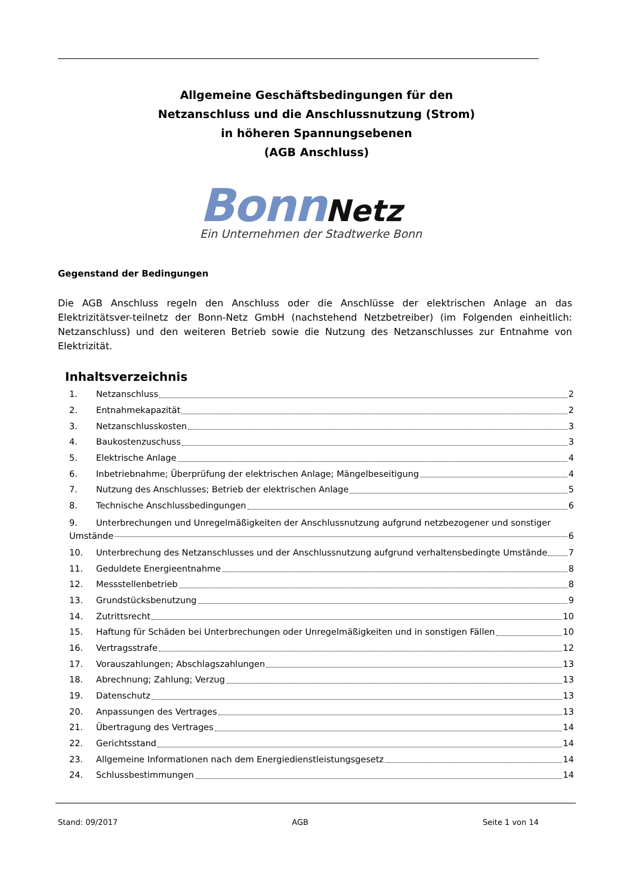Allgemeine Geschäftsbedingungen für den
Netzanschluss und die Anschlussnutzung (Strom)
in höheren Spannungsebenen
(AGB Anschluss)
Bonn Netz
Ein Unternehmen der Stadtwerke Bonn
Gegenstand der Bedingungen
Die AGB Anschluss regeln den Anschluss oder die Anschlüsse der elektrischen Anlage an das Elektrizitätsver-teilnetz der Bonn-Netz GmbH (nachstehend Netzbetreiber) (im Folgenden einheitlich: Netzanschluss) und den weiteren Betrieb sowie die Nutzung des Netzanschlusses zur Entnahme von Elektrizität.
Inhaltsverzeichnis
1. Netzanschluss 2
2. Entnahmekapazität 2
3. Netzanschlusskosten 3
4. Baukostenzuschuss 3
5. Elektrische Anlage 4
6. Inbetriebnahme; Überprüfung der elektrischen Anlage; Mängelbeseitigung 4
7. Nutzung des Anschlusses; Betrieb der elektrischen Anlage 5
8. Technische Anschlussbedingungen 6
9. Unterbrechungen und Unregelmäßigkeiten der Anschlussnutzung aufgrund netzbezogener und sonstiger
Umstände 6
10. Unterbrechung des Netzanschlusses und der Anschlussnutzung aufgrund verhaltensbedingte Umstände 7
11. Geduldete Energieentnahme 8
12. Messstellenbetrieb 8
13. Grundstücksbenutzung 9
14. Zutrittsrecht 10
15. Haftung für Schäden bei Unterbrechungen oder Unregelmäßigkeiten und in sonstigen Fällen 10
16. Vertragsstrafe 12
17. Vorauszahlungen; Abschlagszahlungen 13
18. Abrechnung; Zahlung; Verzug 13
19. Datenschutz 13
20. Anpassungen des Vertrages 13
21. Übertragung des Vertrages 14
22. Gerichtsstand 14
23. Allgemeine Informationen nach dem Energiedienstleistungsgesetz 14
24. Schlussbestimmungen 14
Stand: 09/2017 AGB Seite 1 von 14